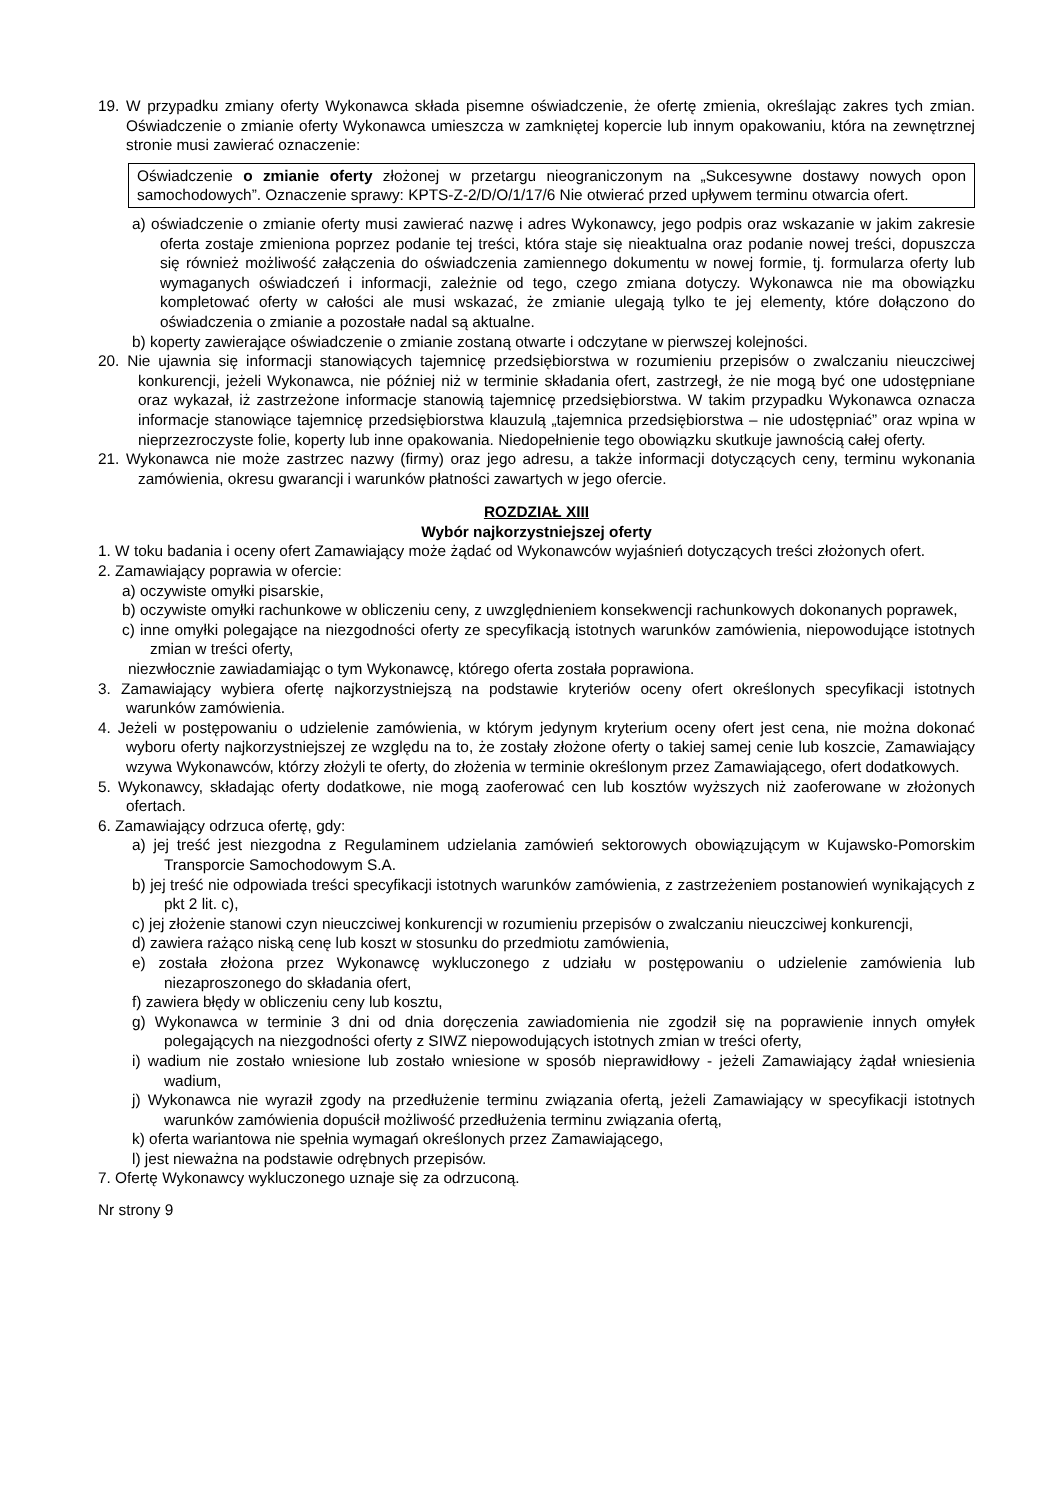19. W przypadku zmiany oferty Wykonawca składa pisemne oświadczenie, że ofertę zmienia, określając zakres tych zmian. Oświadczenie o zmianie oferty Wykonawca umieszcza w zamkniętej kopercie lub innym opakowaniu, która na zewnętrznej stronie musi zawierać oznaczenie:
Oświadczenie o zmianie oferty złożonej w przetargu nieograniczonym na „Sukcesywne dostawy nowych opon samochodowych”. Oznaczenie sprawy: KPTS-Z-2/D/O/1/17/6 Nie otwierać przed upływem terminu otwarcia ofert.
a) oświadczenie o zmianie oferty musi zawierać nazwę i adres Wykonawcy, jego podpis oraz wskazanie w jakim zakresie oferta zostaje zmieniona poprzez podanie tej treści, która staje się nieaktualna oraz podanie nowej treści, dopuszcza się również możliwość załączenia do oświadczenia zamiennego dokumentu w nowej formie, tj. formularza oferty lub wymaganych oświadczeń i informacji, zależnie od tego, czego zmiana dotyczy. Wykonawca nie ma obowiązku kompletować oferty w całości ale musi wskazać, że zmianie ulegają tylko te jej elementy, które dołączono do oświadczenia o zmianie a pozostałe nadal są aktualne.
b) koperty zawierające oświadczenie o zmianie zostaną otwarte i odczytane w pierwszej kolejności.
20. Nie ujawnia się informacji stanowiących tajemnicę przedsiębiorstwa w rozumieniu przepisów o zwalczaniu nieuczciwej konkurencji, jeżeli Wykonawca, nie później niż w terminie składania ofert, zastrzegł, że nie mogą być one udostępniane oraz wykazał, iż zastrzeżone informacje stanowią tajemnicę przedsiębiorstwa. W takim przypadku Wykonawca oznacza informacje stanowiące tajemnicę przedsiębiorstwa klauzulą „tajemnica przedsiębiorstwa – nie udostępniać” oraz wpina w nieprzezroczyste folie, koperty lub inne opakowania. Niedopełnienie tego obowiązku skutkuje jawnością całej oferty.
21. Wykonawca nie może zastrzec nazwy (firmy) oraz jego adresu, a także informacji dotyczących ceny, terminu wykonania zamówienia, okresu gwarancji i warunków płatności zawartych w jego ofercie.
ROZDZIAŁ XIII
Wybór najkorzystniejszej oferty
1. W toku badania i oceny ofert Zamawiający może żądać od Wykonawców wyjaśnień dotyczących treści złożonych ofert.
2. Zamawiający poprawia w ofercie:
a) oczywiste omyłki pisarskie,
b) oczywiste omyłki rachunkowe w obliczeniu ceny, z uwzględnieniem konsekwencji rachunkowych dokonanych poprawek,
c) inne omyłki polegające na niezgodności oferty ze specyfikacją istotnych warunków zamówienia, niepowodujące istotnych zmian w treści oferty,
niezwłocznie zawiadamiając o tym Wykonawcę, którego oferta została poprawiona.
3. Zamawiający wybiera ofertę najkorzystniejszą na podstawie kryteriów oceny ofert określonych specyfikacji istotnych warunków zamówienia.
4. Jeżeli w postępowaniu o udzielenie zamówienia, w którym jedynym kryterium oceny ofert jest cena, nie można dokonać wyboru oferty najkorzystniejszej ze względu na to, że zostały złożone oferty o takiej samej cenie lub koszcie, Zamawiający wzywa Wykonawców, którzy złożyli te oferty, do złożenia w terminie określonym przez Zamawiającego, ofert dodatkowych.
5. Wykonawcy, składając oferty dodatkowe, nie mogą zaoferować cen lub kosztów wyższych niż zaoferowane w złożonych ofertach.
6. Zamawiający odrzuca ofertę, gdy:
a) jej treść jest niezgodna z Regulaminem udzielania zamówień sektorowych obowiązującym w Kujawsko-Pomorskim Transporcie Samochodowym S.A.
b) jej treść nie odpowiada treści specyfikacji istotnych warunków zamówienia, z zastrzeżeniem postanowień wynikających z pkt 2 lit. c),
c) jej złożenie stanowi czyn nieuczciwej konkurencji w rozumieniu przepisów o zwalczaniu nieuczciwej konkurencji,
d) zawiera rażąco niską cenę lub koszt w stosunku do przedmiotu zamówienia,
e) została złożona przez Wykonawcę wykluczonego z udziału w postępowaniu o udzielenie zamówienia lub niezaproszonego do składania ofert,
f) zawiera błędy w obliczeniu ceny lub kosztu,
g) Wykonawca w terminie 3 dni od dnia doręczenia zawiadomienia nie zgodził się na poprawienie innych omyłek polegających na niezgodności oferty z SIWZ niepowodujących istotnych zmian w treści oferty,
i) wadium nie zostało wniesione lub zostało wniesione w sposób nieprawidłowy - jeżeli Zamawiający żądał wniesienia wadium,
j) Wykonawca nie wyraził zgody na przedłużenie terminu związania ofertą, jeżeli Zamawiający w specyfikacji istotnych warunków zamówienia dopuścił możliwość przedłużenia terminu związania ofertą,
k) oferta wariantowa nie spełnia wymagań określonych przez Zamawiającego,
l) jest nieważna na podstawie odrębnych przepisów.
7. Ofertę Wykonawcy wykluczonego uznaje się za odrzuconą.
Nr strony 9